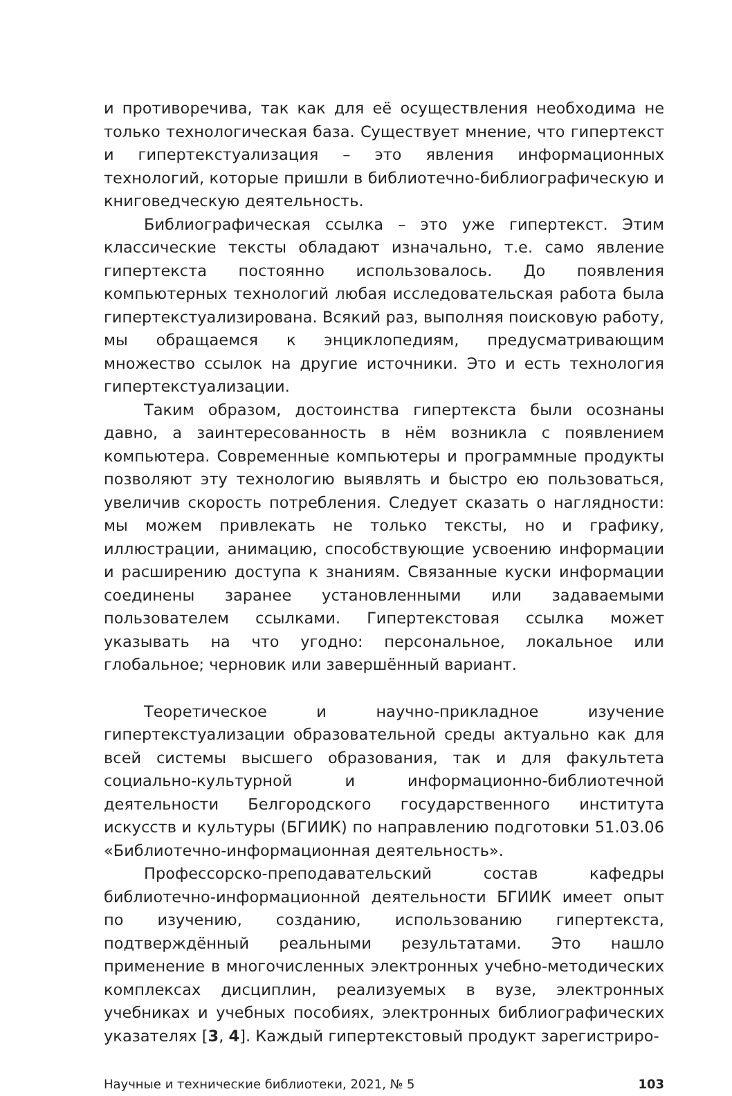и противоречива, так как для её осуществления необходима не только технологическая база. Существует мнение, что гипертекст и гипертекстуализация – это явления информационных технологий, которые пришли в библиотечно-библиографическую и книговедческую деятельность.
Библиографическая ссылка – это уже гипертекст. Этим классические тексты обладают изначально, т.е. само явление гипертекста постоянно использовалось. До появления компьютерных технологий любая исследовательская работа была гипертекстуализирована. Всякий раз, выполняя поисковую работу, мы обращаемся к энциклопедиям, предусматривающим множество ссылок на другие источники. Это и есть технология гипертекстуализации.
Таким образом, достоинства гипертекста были осознаны давно, а заинтересованность в нём возникла с появлением компьютера. Современные компьютеры и программные продукты позволяют эту технологию выявлять и быстро ею пользоваться, увеличив скорость потребления. Следует сказать о наглядности: мы можем привлекать не только тексты, но и графику, иллюстрации, анимацию, способствующие усвоению информации и расширению доступа к знаниям. Связанные куски информации соединены заранее установленными или задаваемыми пользователем ссылками. Гипертекстовая ссылка может указывать на что угодно: персональное, локальное или глобальное; черновик или завершённый вариант.
Теоретическое и научно-прикладное изучение гипертекстуализации образовательной среды актуально как для всей системы высшего образования, так и для факультета социально-культурной и информационно-библиотечной деятельности Белгородского государственного института искусств и культуры (БГИИК) по направлению подготовки 51.03.06 «Библиотечно-информационная деятельность».
Профессорско-преподавательский состав кафедры библиотечно-информационной деятельности БГИИК имеет опыт по изучению, созданию, использованию гипертекста, подтверждённый реальными результатами. Это нашло применение в многочисленных электронных учебно-методических комплексах дисциплин, реализуемых в вузе, электронных учебниках и учебных пособиях, электронных библиографических указателях [3, 4]. Каждый гипертекстовый продукт зарегистриро-
Научные и технические библиотеки, 2021, № 5 103